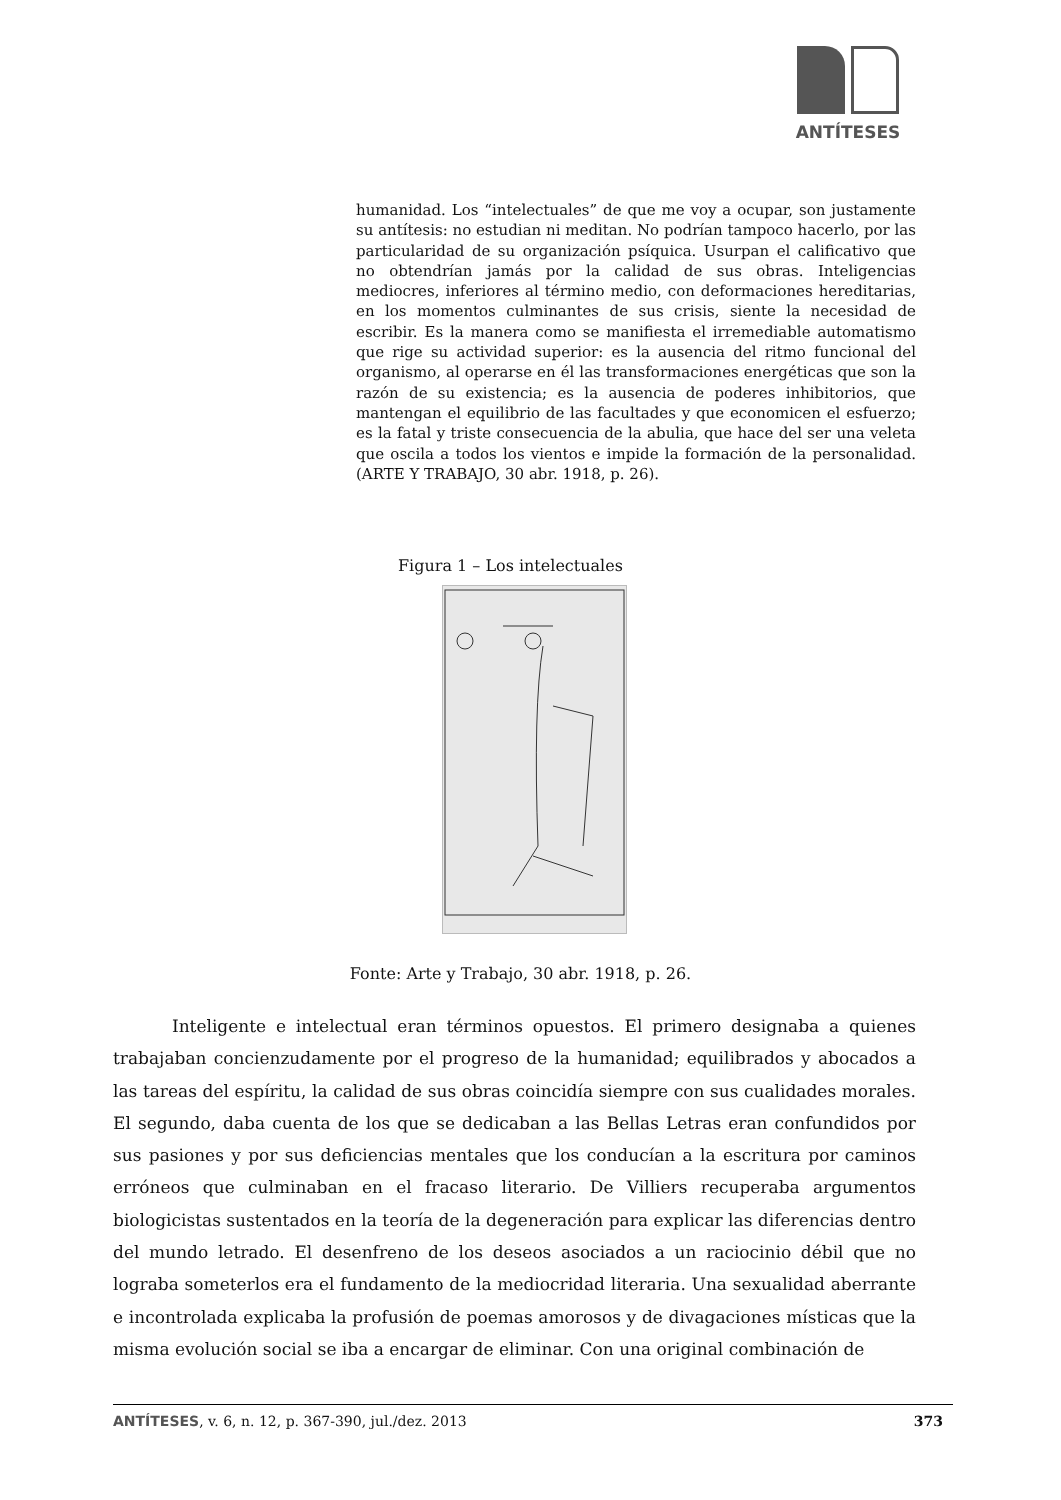ANTÍTESES
humanidad. Los “intelectuales” de que me voy a ocupar, son justamente su antítesis: no estudian ni meditan. No podrían tampoco hacerlo, por las particularidad de su organización psíquica. Usurpan el calificativo que no obtendrían jamás por la calidad de sus obras. Inteligencias mediocres, inferiores al término medio, con deformaciones hereditarias, en los momentos culminantes de sus crisis, siente la necesidad de escribir. Es la manera como se manifiesta el irremediable automatismo que rige su actividad superior: es la ausencia del ritmo funcional del organismo, al operarse en él las transformaciones energéticas que son la razón de su existencia; es la ausencia de poderes inhibitorios, que mantengan el equilibrio de las facultades y que economicen el esfuerzo; es la fatal y triste consecuencia de la abulia, que hace del ser una veleta que oscila a todos los vientos e impide la formación de la personalidad. (ARTE Y TRABAJO, 30 abr. 1918, p. 26).
Figura 1 – Los intelectuales
Fonte: Arte y Trabajo, 30 abr. 1918, p. 26.
Inteligente e intelectual eran términos opuestos. El primero designaba a quienes trabajaban concienzudamente por el progreso de la humanidad; equilibrados y abocados a las tareas del espíritu, la calidad de sus obras coincidía siempre con sus cualidades morales. El segundo, daba cuenta de los que se dedicaban a las Bellas Letras eran confundidos por sus pasiones y por sus deficiencias mentales que los conducían a la escritura por caminos erróneos que culminaban en el fracaso literario. De Villiers recuperaba argumentos biologicistas sustentados en la teoría de la degeneración para explicar las diferencias dentro del mundo letrado. El desenfreno de los deseos asociados a un raciocinio débil que no lograba someterlos era el fundamento de la mediocridad literaria. Una sexualidad aberrante e incontrolada explicaba la profusión de poemas amorosos y de divagaciones místicas que la misma evolución social se iba a encargar de eliminar. Con una original combinación de
ANTÍTESES, v. 6, n. 12, p. 367-390, jul./dez. 2013 373